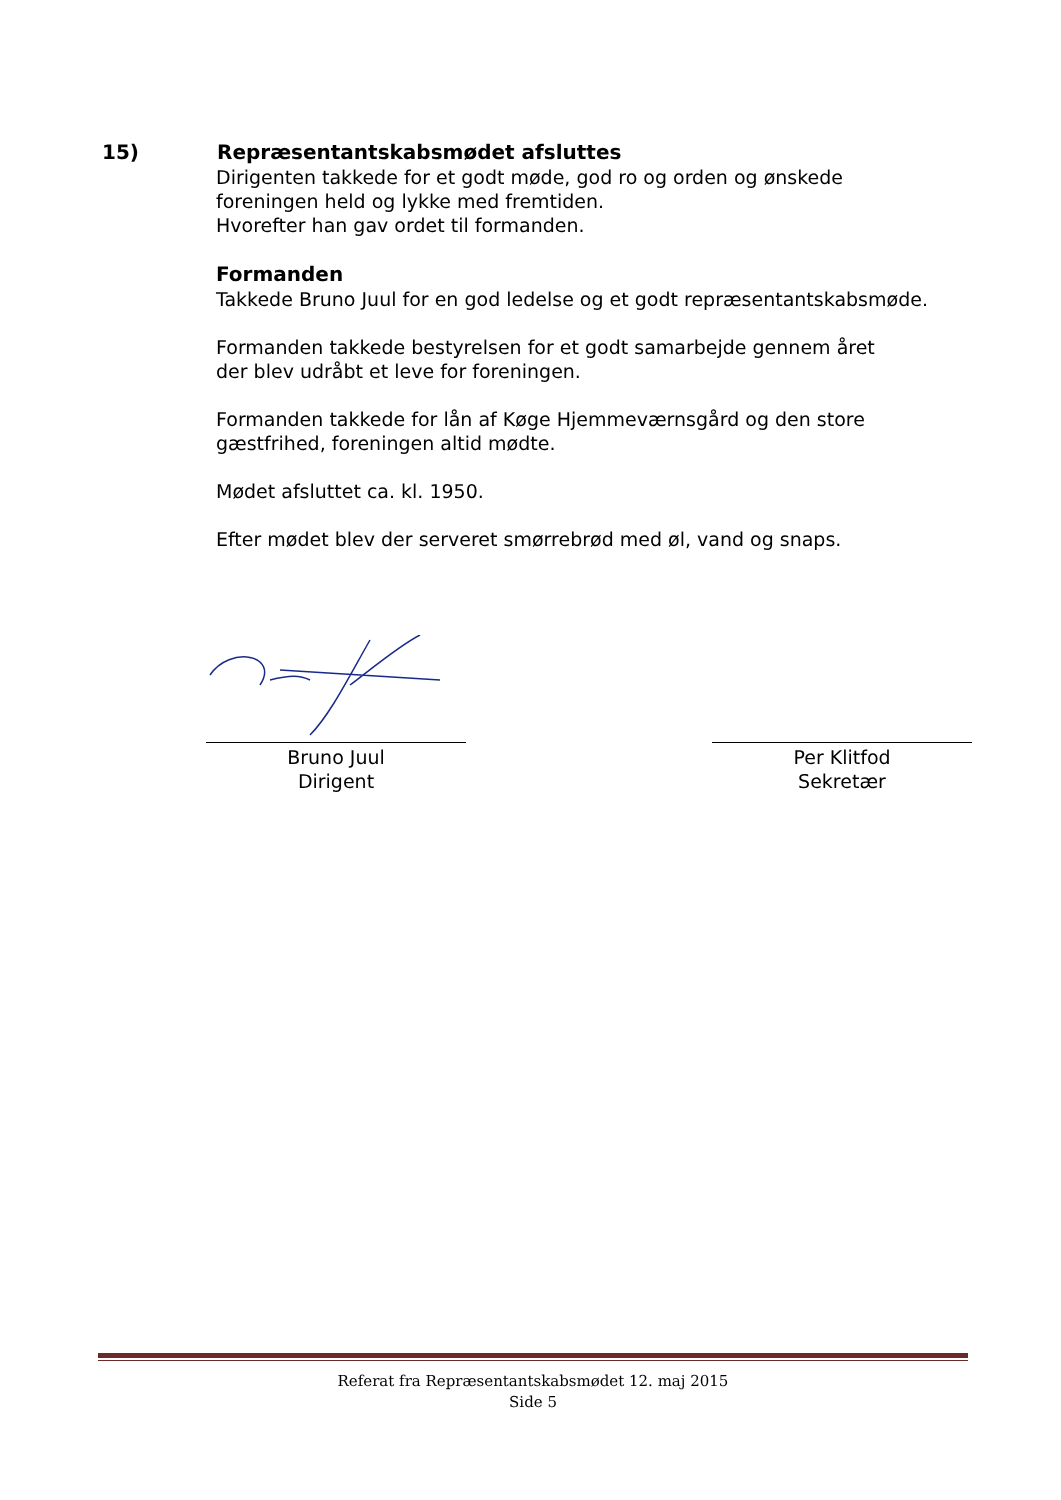15) Repræsentantskabsmødet afsluttes
Dirigenten takkede for et godt møde, god ro og orden og ønskede
foreningen held og lykke med fremtiden.
Hvorefter han gav ordet til formanden.
Formanden
Takkede Bruno Juul for en god ledelse og et godt repræsentantskabsmøde.
Formanden takkede bestyrelsen for et godt samarbejde gennem året
der blev udråbt et leve for foreningen.
Formanden takkede for lån af Køge Hjemmeværnsgård og den store
gæstfrihed, foreningen altid mødte.
Mødet afsluttet ca. kl. 1950.
Efter mødet blev der serveret smørrebrød med øl, vand og snaps.
Bruno Juul
Dirigent
Per Klitfod
Sekretær
Referat fra Repræsentantskabsmødet 12. maj 2015
Side 5